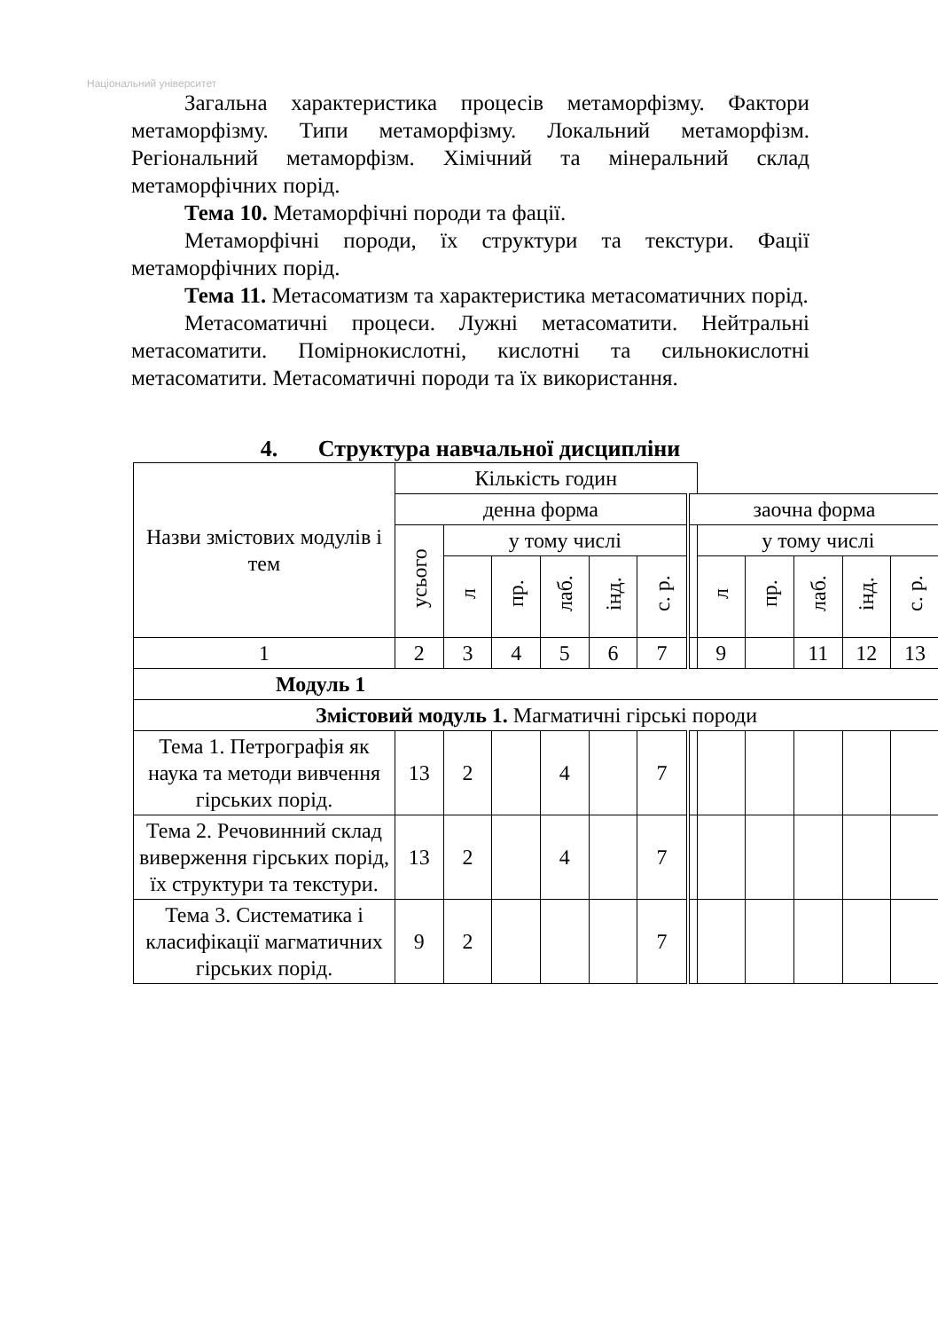Національний університет
Загальна характеристика процесів метаморфізму. Фактори метаморфізму. Типи метаморфізму. Локальний метаморфізм. Регіональний метаморфізм. Хімічний та мінеральний склад метаморфічних порід.
Тема 10. Метаморфічні породи та фації.
Метаморфічні породи, їх структури та текстури. Фації метаморфічних порід.
Тема 11. Метасоматизм та характеристика метасоматичних порід.
Метасоматичні процеси. Лужні метасоматити. Нейтральні метасоматити. Помірнокислотні, кислотні та сильнокислотні метасоматити. Метасоматичні породи та їх використання.
4. Структура навчальної дисципліни
| Назви змістових модулів і тем | Кількість годин | | | | | | | | | | | |
| | денна форма | | | | | | заочна форма | | | | | |
| | усього | у тому числі | | | | | | у тому числі | | | | |
| | | л | пр. | лаб. | інд. | с. р. | | л | пр. | лаб. | інд. | с. р. |
| 1 | 2 | 3 | 4 | 5 | 6 | 7 | | 9 | | 11 | 12 | 13 |
| Модуль 1 | | | | | | | | | | | | |
| Змістовий модуль 1. Магматичні гірські породи | | | | | | | | | | | | |
| Тема 1. Петрографія як наука та методи вивчення гірських порід. | 13 | 2 | | 4 | | 7 | | | | | | |
| Тема 2. Речовинний склад виверження гірських порід, їх структури та текстури. | 13 | 2 | | 4 | | 7 | | | | | | |
| Тема 3. Систематика і класифікації магматичних гірських порід. | 9 | 2 | | | | 7 | | | | | | |